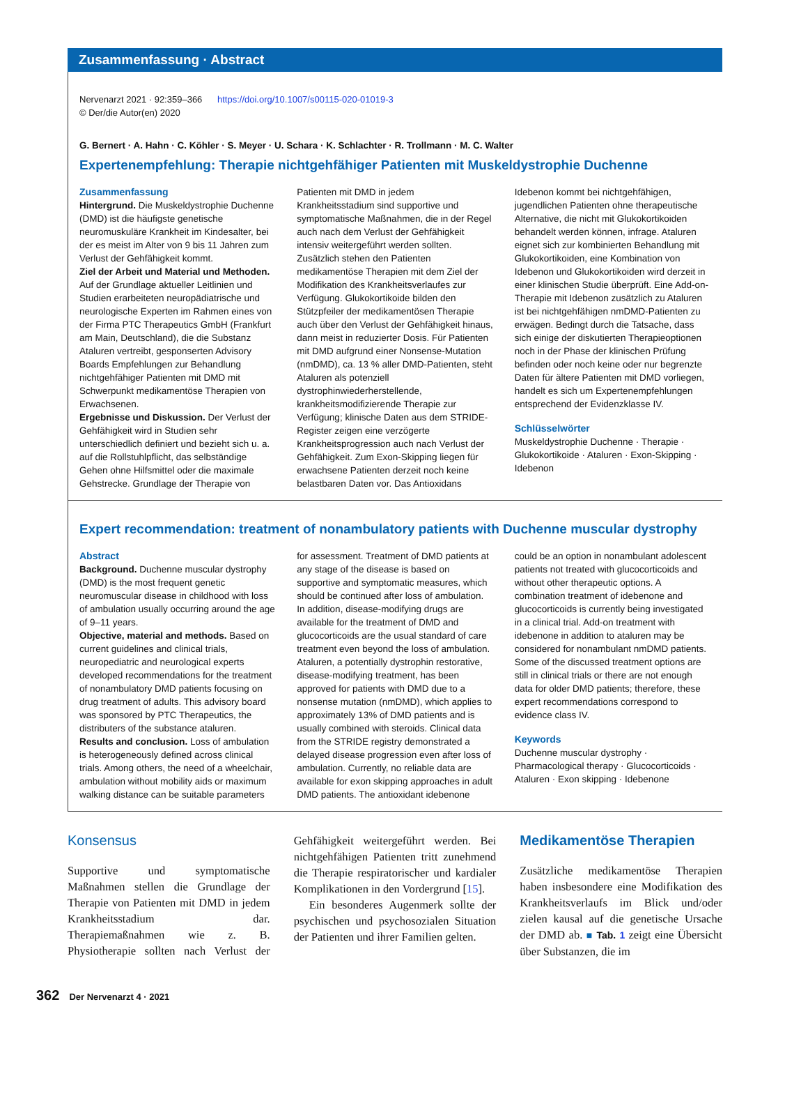Zusammenfassung · Abstract
Nervenarzt 2021 · 92:359–366 https://doi.org/10.1007/s00115-020-01019-3
© Der/die Autor(en) 2020
G. Bernert · A. Hahn · C. Köhler · S. Meyer · U. Schara · K. Schlachter · R. Trollmann · M. C. Walter
Expertenempfehlung: Therapie nichtgehfähiger Patienten mit Muskeldystrophie Duchenne
Zusammenfassung
Hintergrund. Die Muskeldystrophie Duchenne (DMD) ist die häufigste genetische neuromuskuläre Krankheit im Kindesalter, bei der es meist im Alter von 9 bis 11 Jahren zum Verlust der Gehfähigkeit kommt.
Ziel der Arbeit und Material und Methoden. Auf der Grundlage aktueller Leitlinien und Studien erarbeiteten neuropädiatrische und neurologische Experten im Rahmen eines von der Firma PTC Therapeutics GmbH (Frankfurt am Main, Deutschland), die die Substanz Ataluren vertreibt, gesponserten Advisory Boards Empfehlungen zur Behandlung nichtgehfähiger Patienten mit DMD mit Schwerpunkt medikamentöse Therapien von Erwachsenen.
Ergebnisse und Diskussion. Der Verlust der Gehfähigkeit wird in Studien sehr unterschiedlich definiert und bezieht sich u. a. auf die Rollstuhlpflicht, das selbständige Gehen ohne Hilfsmittel oder die maximale Gehstrecke. Grundlage der Therapie von Patienten mit DMD in jedem Krankheitsstadium sind supportive und symptomatische Maßnahmen, die in der Regel auch nach dem Verlust der Gehfähigkeit intensiv weitergeführt werden sollten. Zusätzlich stehen den Patienten medikamentöse Therapien mit dem Ziel der Modifikation des Krankheitsverlaufes zur Verfügung. Glukokortikoide bilden den Stützpfeiler der medikamentösen Therapie auch über den Verlust der Gehfähigkeit hinaus, dann meist in reduzierter Dosis. Für Patienten mit DMD aufgrund einer Nonsense-Mutation (nmDMD), ca. 13 % aller DMD-Patienten, steht Ataluren als potenziell dystrophinwiederherstellende, krankheitsmodifizierende Therapie zur Verfügung; klinische Daten aus dem STRIDE-Register zeigen eine verzögerte Krankheitsprogression auch nach Verlust der Gehfähigkeit. Zum Exon-Skipping liegen für erwachsene Patienten derzeit noch keine belastbaren Daten vor. Das Antioxidans Idebenon kommt bei nichtgehfähigen, jugendlichen Patienten ohne therapeutische Alternative, die nicht mit Glukokortikoiden behandelt werden können, infrage. Ataluren eignet sich zur kombinierten Behandlung mit Glukokortikoiden, eine Kombination von Idebenon und Glukokortikoiden wird derzeit in einer klinischen Studie überprüft. Eine Add-on-Therapie mit Idebenon zusätzlich zu Ataluren ist bei nichtgehfähigen nmDMD-Patienten zu erwägen. Bedingt durch die Tatsache, dass sich einige der diskutierten Therapieoptionen noch in der Phase der klinischen Prüfung befinden oder noch keine oder nur begrenzte Daten für ältere Patienten mit DMD vorliegen, handelt es sich um Expertenempfehlungen entsprechend der Evidenzklasse IV.
Schlüsselwörter
Muskeldystrophie Duchenne · Therapie · Glukokortikoide · Ataluren · Exon-Skipping · Idebenon
Expert recommendation: treatment of nonambulatory patients with Duchenne muscular dystrophy
Abstract
Background. Duchenne muscular dystrophy (DMD) is the most frequent genetic neuromuscular disease in childhood with loss of ambulation usually occurring around the age of 9–11 years.
Objective, material and methods. Based on current guidelines and clinical trials, neuropediatric and neurological experts developed recommendations for the treatment of nonambulatory DMD patients focusing on drug treatment of adults. This advisory board was sponsored by PTC Therapeutics, the distributers of the substance ataluren.
Results and conclusion. Loss of ambulation is heterogeneously defined across clinical trials. Among others, the need of a wheelchair, ambulation without mobility aids or maximum walking distance can be suitable parameters for assessment. Treatment of DMD patients at any stage of the disease is based on supportive and symptomatic measures, which should be continued after loss of ambulation. In addition, disease-modifying drugs are available for the treatment of DMD and glucocorticoids are the usual standard of care treatment even beyond the loss of ambulation. Ataluren, a potentially dystrophin restorative, disease-modifying treatment, has been approved for patients with DMD due to a nonsense mutation (nmDMD), which applies to approximately 13% of DMD patients and is usually combined with steroids. Clinical data from the STRIDE registry demonstrated a delayed disease progression even after loss of ambulation. Currently, no reliable data are available for exon skipping approaches in adult DMD patients. The antioxidant idebenone could be an option in nonambulant adolescent patients not treated with glucocorticoids and without other therapeutic options. A combination treatment of idebenone and glucocorticoids is currently being investigated in a clinical trial. Add-on treatment with idebenone in addition to ataluren may be considered for nonambulant nmDMD patients. Some of the discussed treatment options are still in clinical trials or there are not enough data for older DMD patients; therefore, these expert recommendations correspond to evidence class IV.
Keywords
Duchenne muscular dystrophy · Pharmacological therapy · Glucocorticoids · Ataluren · Exon skipping · Idebenone
Konsensus
Supportive und symptomatische Maßnahmen stellen die Grundlage der Therapie von Patienten mit DMD in jedem Krankheitsstadium dar. Therapiemaßnahmen wie z. B. Physiotherapie sollten nach Verlust der Gehfähigkeit weitergeführt werden. Bei nichtgehfähigen Patienten tritt zunehmend die Therapie respiratorischer und kardialer Komplikationen in den Vordergrund [15].
Ein besonderes Augenmerk sollte der psychischen und psychosozialen Situation der Patienten und ihrer Familien gelten.
Medikamentöse Therapien
Zusätzliche medikamentöse Therapien haben insbesondere eine Modifikation des Krankheitsverlaufs im Blick und/oder zielen kausal auf die genetische Ursache der DMD ab. ■ Tab. 1 zeigt eine Übersicht über Substanzen, die im
362 Der Nervenarzt 4 · 2021